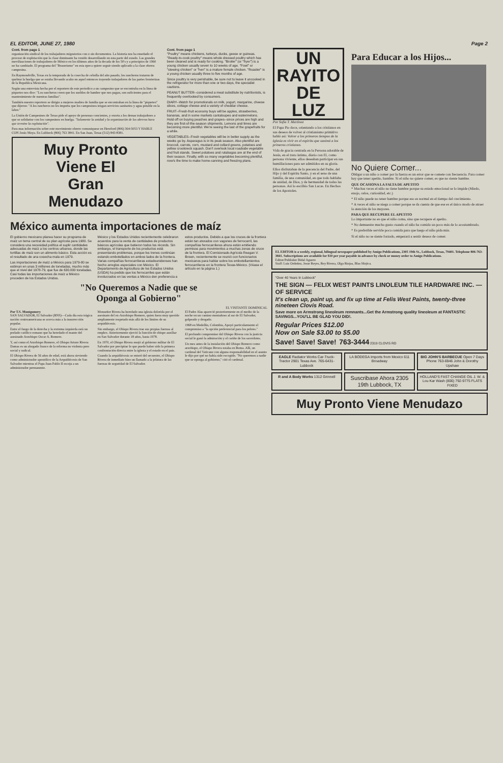EL EDITOR, JUNE 27, 1980 Page 2
Cont. from page 1
organización sindical de los trabajadores migratorios con o sin documentos. La historia nos ha enseñado el proceso de explotación que la clase dominante ha venido desarrollando en esta parte del estado. Las grandes movilizaciones de trabajadores de México en los últimos años de la decada de los 50's y a principios de 1960 no ha cambiado. El programa del "Braserismo" en esta epoca quiere seguir siendo aplicado a la clase obrera campesina.
En Raymondville, Texas en la temporada de la cosecha de cebolla del año pasado, los rancheros trataron de quebrar la huelga que se estaba llevando acabo en aquel entonces trayendo trabajadores de las partes fronterizas de la Republica Mexicana.
Según una entrevista hecha por el reportero de este periodico a un campesino que se encontraba en la línea de piqueteo nos dice: "Los rancheros creen que los sueldos de hambre que nos pagan, son suficientes para el mantenimiento de nuestras familias".
También nuestro reportero se dirigio a mujeres madres de familia que se encontraban en la línea de "piqueteo" que dijeron: "A los rancheros no les importa que los campesinos tengan servicios sanitarios y agua potable en la labor."
La Unión de Campesinos de Texas pide el apoyo de personas concientes, y exorta a los demas trabajadores a que se solidarise con los campesinos en huelga. "Solamente la unidad y la organización de los obreros hara que termine la explotación".
Para mas información sobre este movimiento obrero comuniquese en Hereford (806) 364-5053 Y HABLE CON Jesús Moya. En Lubbock (806) 763 3841. En San Juan, Texas (512) 843-8381.
Muy Pronto
Viene El
Gran
Menudazo
Cont. from page 1
"Poultry" means chickens, turkeys, ducks, geese or guineas. "Ready-to-cook poultry" means whole dressed poultry which has been cleaned and is ready for cooking. "Broiler" (or "fryer") is a young chicken usually seven to 10 weeks of age. "Fowl" or "stewing chicken" or "hen" is a mature female chicken. "Roaster" is a young chicken usually three to five months of age.
Since poultry is very perishable, be sure not to leave it uncooked in the refrigerator for more than one or two days, the specialist cautions.
PEANUT BUTTER--considered a meat substitute by nutritionists, is frequently overlooked by consumers.
DIARY--Watch for promotionals on milk, yogurt, margarine, cheese slices, cottage cheese and a variety of cheddar cheese.
FRUIT--Fresh-fruit economy buys will be apples, strawberries, bananas, and in some markets cantaloupes and watermelons. Hold off on buying peaches and grapes--since prices are high and they are first-of-the-season shipments. Lemons and limes are becoming more plentiful. We're seeing the last of the grapefruits for a while.
VEGETABLES--Fresh vegetables will be in better supply as the weeks go by. Asparagus is in its peak season. Also plentiful are broccoli, carrots, corn, mustard and collard greens, potatoes and yellow crookneck squash. Don't overlook local roadside vegetable and fruit stands. Sweet potatoes and rutabagas are at the end of their season. Finally, with so many vegetables becoming plentiful, now's the time to make home-canning and freezing plans.
México aumenta importaciones de maíz
El gobierno mexicano planea hacer su programa de maíz un tema central de su plan agrícola para 1980. Se considera una necesidad política el suplir cantidades adecuadas de maíz a los centros urbanos, donde las tortillas de maíz son un alimento básico. Esta acción es el resultado de una cosecha mala en 1979.
Las importaciones de maíz a México para 1979-80 se estiman en unas 3 millones de toneladas, mucho más que el nivel del 1978-79, que fue de 630.000 toneladas. Casi todas las importaciones de maíz a México proceden de los Estados Unidos.
México y los Estados Unidos recientemente celebraron acuerdos para la venta de cantidades de productos básicos agrícolas que batieron todos los récords. Sin embargo, el transporte de los productos está presentando problemas, porque los trenes continúan estando embotellados en ambos lados de la frontera. Varias compañías ferrocarrileras estadounidenses han hecho arreglos especiales con México. El Departamento de Agricultura de los Estados Unidos (USDA) ha pedido que los ferrocarriles que están involucrados en las ventas a México den preferencia a estos productos. Debido a que los cruces de la frontera están tan atorados con vagones de ferrocarril, las compañías ferrocarrileras ahora están emitiendo permisos para movimientos a muchas zonas de cruce de la frontera. El Comisionado Agrícola Reagan V. Brown, recientemente se reunió con funcionarios mexicanos para hablar sobre los embotellamientos ferrocarrileros en la frontera Texas-México. (Véase el artículo en la página 1.)
"No Queremos a Nadie que se
Oponga al Gobierno"
EL VISITANTE DOMINICAL
Por T.S. Montgomery
SAN SALVADOR, El Salvador (RNS)—Cada día esta trágica nación centroamericana se acerca más a la insurrección popular.
Entre el fuego de la derecha y la extrema izquierda está un prelado católico romano que ha heredado el manto del asesinado Arzobispo Oscar A. Romero.
Y, así como el Arzobispo Romero, el Obispo Arturo Rivera Damas es un abogado franco de la reforma no violenta pero social y radical.
El Obispo Rivera de 56 años de edad, está ahora sirviendo como administrador apostólico de la Arquidiócesis de San Salvador mientras el Papa Juan Pablo II escoja a un administrador permanente.
Monseñor Rivera ha heredado una iglesia dolorida por el asesinato del ex-Arzobispo Romero, quien fuera muy querido ampliamente respetado más allá de los límites de su arquidiócesis.
Sin embargo, el Obispo Rivera trae sus propias fuerzas al empleo. Anteriormente ejerció la función de obispo auxiliar en San Salvador durante 18 años, hasta 1978.
En 1970, el Obispo Rivera enojó al gobierno militar de El Salvador por precipitar lo que puede haber sido la primera confrontación directa entre la iglesia y el estado en el país.
Cuando la arquidiócesis se enteró del secuestro, el Obispo Rivera de inmediato hizo un llamado a la jefatura de las fuerzas de seguridad de El Salvador.
El Padre Alas apareció posteriormente en el medio de la noche en un camino montañoso al sur de El Salvador, golpeado y drogado.
1968 en Medellín, Colombia, Apoyó particularmente el compromiso a "la opción preferencial para los pobres."
El profundo compromiso del Obispo Rivera con la justicia social le ganó la admiración y el cariño de los sacerdotes.
Un mes antes de la instalación del Obispo Romero como arzobispo, el Obispo Rivera estaba en Roma. Allí, un cardenal del Vaticano con alguna responsabilidad en el asunto le dijo por qué no había sido escogido. "No queremos a nadie que se oponga al gobierno," citó el cardenal.
UN
RAYITO
DE
LUZ
Por Sofia T. Martinez
El Papa Pio doce, orientando a los cristianos en sus deseos de volver al cristianismo primitivo habló asi: Volver a los primeros tiempos de la Iglesia es vivir en el espiritu que sanimó a los primeros cristianos.
Vida de gracia centrada en la Persona adorable de Jesús, en el trato intimo, diario con El, como persona viviente, ellos deseaban participar en sus humillaciones para ser admitidos en su gloria.
Ellos disfrutaban de la precencia del Padre, del Hijo y del Espiritu Santo, y en el seno de una familia, de una comunidad, en que todo hablaba de unidad, de Dios, y de hermandad de todas las personas. Asi lo escribio San Lucas. En Hechos de los Apostoles.
Para Educar a los Hijos...
No Quiere Comer...
Obligar a un niño a comer por la fuerza es un error que se comete con frecuencia. Para comer hay que tener apetito, hambre. Si el niño no quiere comer, es que no siente hambre.
QUE OCASIONA LA FALTA DE APETITO
* Muchas veces el niño no tiene hambre porque su estado emocional se lo impide (Miedo, enojo, celos, curiosidad, etc.)
* El niño puede no tener hambre porque eso es normal en el tiempo del crecimiento.
* A veces el niño se niega a comer porque se da cuenta de que ese es el único modo de atraer la atención de los mayores.
PARA QUE RECUPERE EL APETITO
Lo importante no es que el niño coma, sino que recupere el apetito.
* No demuestre mucho gusto cuando el niño ha comido un poco más de lo acostumbrado.
* Es preferible servirle poca comida para que luego el niño pida más.
Si el niño no se siente forzado, empezará a sentir deseos de comer.
EL EDITOR is a weekly, regional, bilingual newspaper published by Amigo Publications, 2305 19th St., Lubbock, Texas, 79401. Telephone 806-763-3841. Subscriptions are available for $10 per year payable in advance by check or money order to Amigo Publications.
Editor/Publisher Bidal Aguero
Staff: Luis Ordoñez, Jesse Reyes, Rey Rivera, Olga Riojas, Blas Mojica.
"Over 40 Years In Lubbock"
THE SIGN — FELIX WEST PAINTS LINOLEUM TILE HARDWARE INC. — OF SERVICE
It's clean up, paint up, and fix up time at Felis West Paints, twenty-three nineteen Clovis Road.
Save more on Armstrong lineoleum remnants...Get the Armstrong quality lineoleum at FANTASTIC SAVINGS...YOU'LL BE GLAD YOU DID!.
Regular Prices $12.00
Now on Sale $3.00 to $5.00
Save! Save! Save! 763-3444 2319 CLOVIS RD
EAGLE Radiator Works Car-Truck-Tractor 2901 Texas Ave. 765-6431-Lubbock
LA BODEGA Imports from Mexico 611 Broadway
BIG JOHN'S BARBECUE Open 7 Days Phone 763-6946 John & Dorothy Upshaw
R and A Body Works 1312 Grinnell
Suscribase Ahora 2305 19th Lubbock, TX
HOLLAND'S FAST CHANGE OIL J. W. & Lou Kar Wash (806) 792-9775 FLATS FIXED
Muy Pronto Viene Menudazo